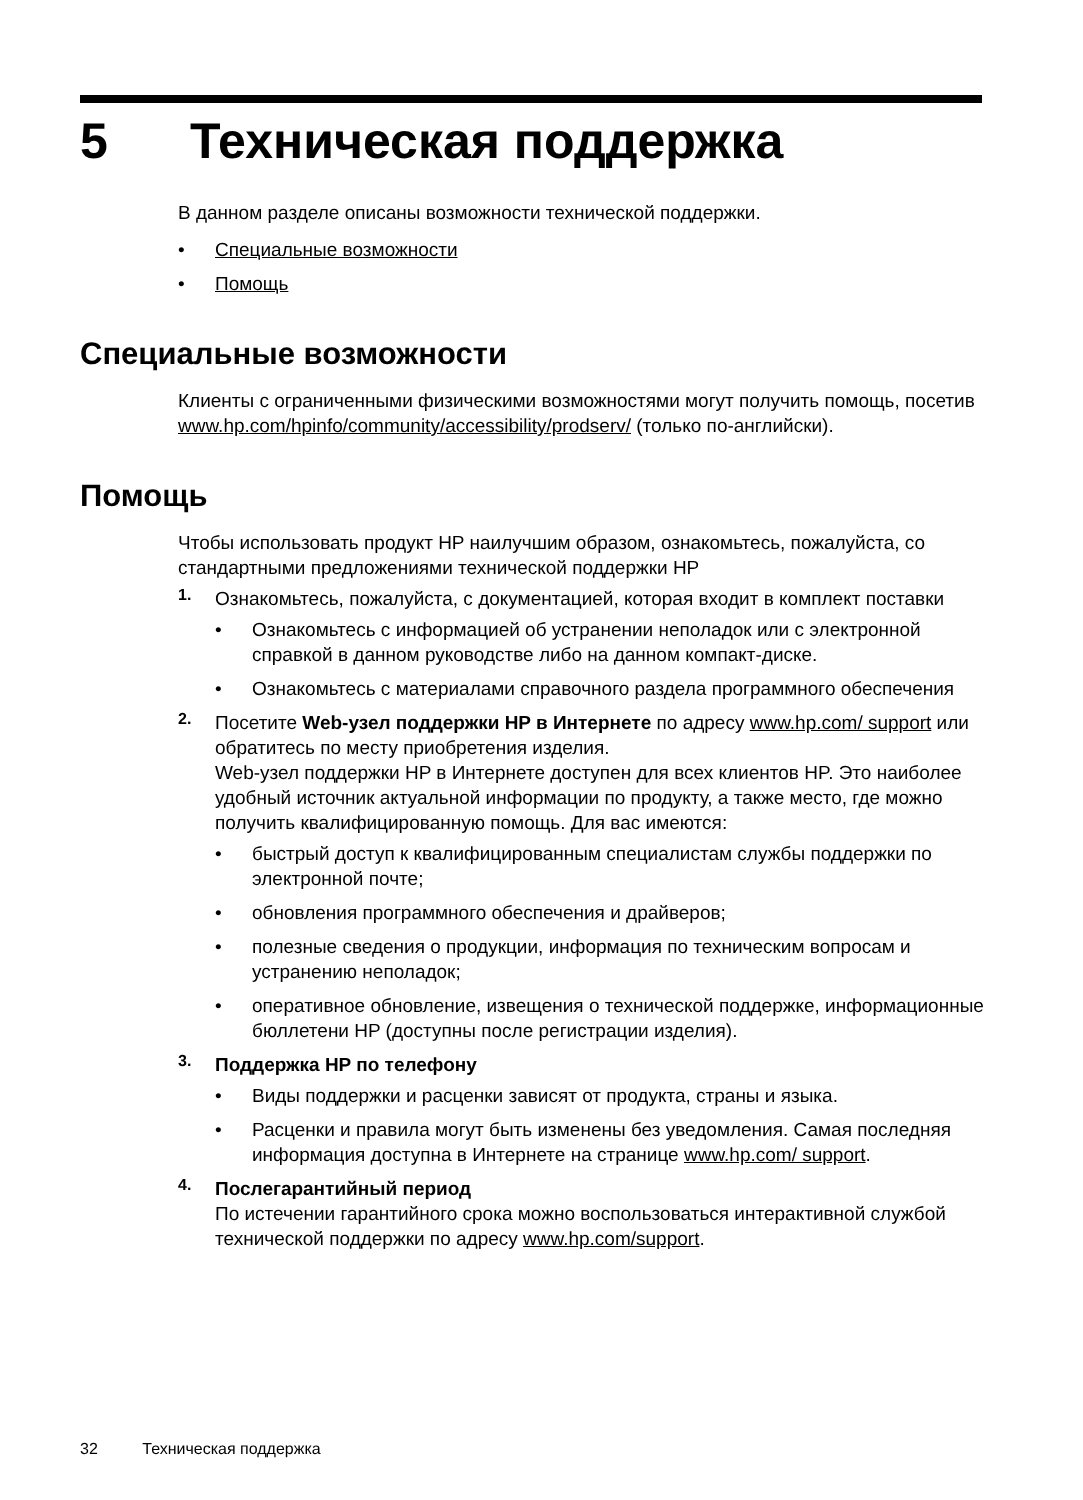5 Техническая поддержка
В данном разделе описаны возможности технической поддержки.
• Специальные возможности
• Помощь
Специальные возможности
Клиенты с ограниченными физическими возможностями могут получить помощь, посетив www.hp.com/hpinfo/community/accessibility/prodserv/ (только по-английски).
Помощь
Чтобы использовать продукт HP наилучшим образом, ознакомьтесь, пожалуйста, со стандартными предложениями технической поддержки HP
1.
Ознакомьтесь, пожалуйста, с документацией, которая входит в комплект поставки
• Ознакомьтесь с информацией об устранении неполадок или с электронной справкой в данном руководстве либо на данном компакт-диске.
• Ознакомьтесь с материалами справочного раздела программного обеспечения
2.
Посетите Web-узел поддержки HP в Интернете по адресу www.hp.com/ support или обратитесь по месту приобретения изделия.
Web-узел поддержки HP в Интернете доступен для всех клиентов HP. Это наиболее удобный источник актуальной информации по продукту, а также место, где можно получить квалифицированную помощь. Для вас имеются:
• быстрый доступ к квалифицированным специалистам службы поддержки по электронной почте;
• обновления программного обеспечения и драйверов;
• полезные сведения о продукции, информация по техническим вопросам и устранению неполадок;
• оперативное обновление, извещения о технической поддержке, информационные бюллетени HP (доступны после регистрации изделия).
3.
Поддержка HP по телефону
• Виды поддержки и расценки зависят от продукта, страны и языка.
• Расценки и правила могут быть изменены без уведомления. Самая последняя информация доступна в Интернете на странице www.hp.com/ support.
4.
Послегарантийный период
По истечении гарантийного срока можно воспользоваться интерактивной службой технической поддержки по адресу www.hp.com/support.
32 Техническая поддержка